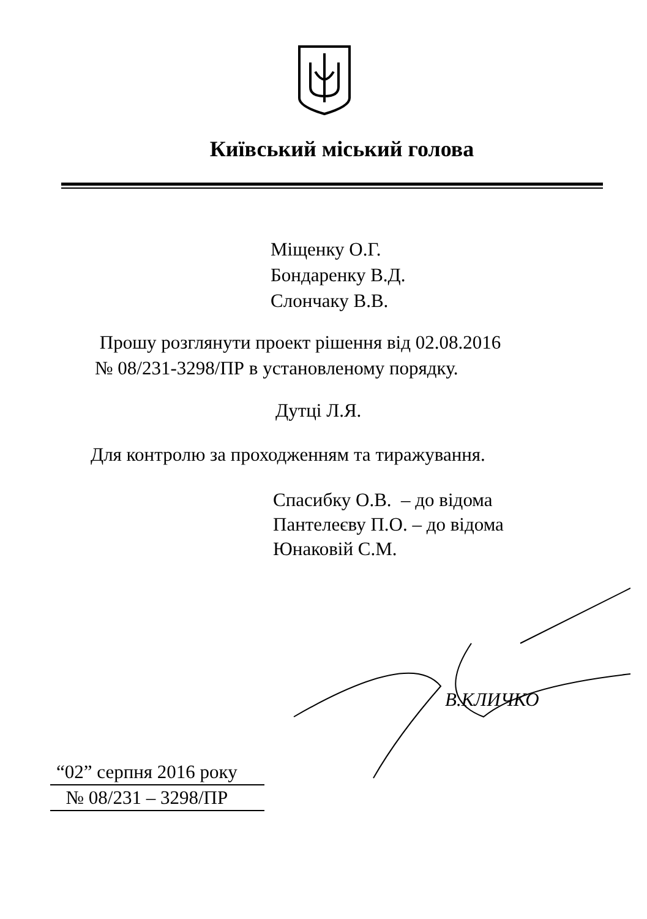Київський міський голова
Міщенку О.Г.
Бондаренку В.Д.
Слончаку В.В.
Прошу розглянути проект рішення від 02.08.2016
№ 08/231-3298/ПР в установленому порядку.
Дутці Л.Я.
Для контролю за проходженням та тиражування.
Спасибку О.В. – до відома
Пантелеєву П.О. – до відома
Юнаковій С.М.
В.КЛИЧКО
“02” серпня 2016 року
№ 08/231 – 3298/ПР